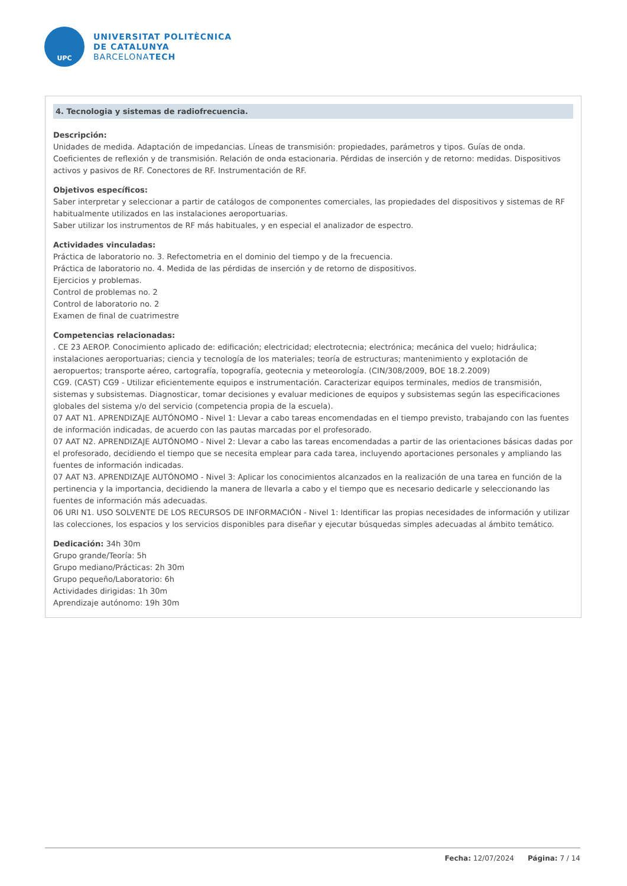UPC
UNIVERSITAT POLITÈCNICA
DE CATALUNYA
BARCELONATECH
4. Tecnologia y sistemas de radiofrecuencia.
Descripción:
Unidades de medida. Adaptación de impedancias. Líneas de transmisión: propiedades, parámetros y tipos. Guías de onda. Coeficientes de reflexión y de transmisión. Relación de onda estacionaria. Pérdidas de inserción y de retorno: medidas. Dispositivos activos y pasivos de RF. Conectores de RF. Instrumentación de RF.
Objetivos específicos:
Saber interpretar y seleccionar a partir de catálogos de componentes comerciales, las propiedades del dispositivos y sistemas de RF habitualmente utilizados en las instalaciones aeroportuarias.
Saber utilizar los instrumentos de RF más habituales, y en especial el analizador de espectro.
Actividades vinculadas:
Práctica de laboratorio no. 3. Refectometria en el dominio del tiempo y de la frecuencia.
Práctica de laboratorio no. 4. Medida de las pérdidas de inserción y de retorno de dispositivos.
Ejercicios y problemas.
Control de problemas no. 2
Control de laboratorio no. 2
Examen de final de cuatrimestre
Competencias relacionadas:
. CE 23 AEROP. Conocimiento aplicado de: edificación; electricidad; electrotecnia; electrónica; mecánica del vuelo; hidráulica; instalaciones aeroportuarias; ciencia y tecnología de los materiales; teoría de estructuras; mantenimiento y explotación de aeropuertos; transporte aéreo, cartografía, topografía, geotecnia y meteorología. (CIN/308/2009, BOE 18.2.2009)
CG9. (CAST) CG9 - Utilizar eficientemente equipos e instrumentación. Caracterizar equipos terminales, medios de transmisión, sistemas y subsistemas. Diagnosticar, tomar decisiones y evaluar mediciones de equipos y subsistemas según las especificaciones globales del sistema y/o del servicio (competencia propia de la escuela).
07 AAT N1. APRENDIZAJE AUTÓNOMO - Nivel 1: Llevar a cabo tareas encomendadas en el tiempo previsto, trabajando con las fuentes de información indicadas, de acuerdo con las pautas marcadas por el profesorado.
07 AAT N2. APRENDIZAJE AUTÓNOMO - Nivel 2: Llevar a cabo las tareas encomendadas a partir de las orientaciones básicas dadas por el profesorado, decidiendo el tiempo que se necesita emplear para cada tarea, incluyendo aportaciones personales y ampliando las fuentes de información indicadas.
07 AAT N3. APRENDIZAJE AUTÓNOMO - Nivel 3: Aplicar los conocimientos alcanzados en la realización de una tarea en función de la pertinencia y la importancia, decidiendo la manera de llevarla a cabo y el tiempo que es necesario dedicarle y seleccionando las fuentes de información más adecuadas.
06 URI N1. USO SOLVENTE DE LOS RECURSOS DE INFORMACIÓN - Nivel 1: Identificar las propias necesidades de información y utilizar las colecciones, los espacios y los servicios disponibles para diseñar y ejecutar búsquedas simples adecuadas al ámbito temático.
Dedicación: 34h 30m
Grupo grande/Teoría: 5h
Grupo mediano/Prácticas: 2h 30m
Grupo pequeño/Laboratorio: 6h
Actividades dirigidas: 1h 30m
Aprendizaje autónomo: 19h 30m
Fecha: 12/07/2024 Página: 7 / 14